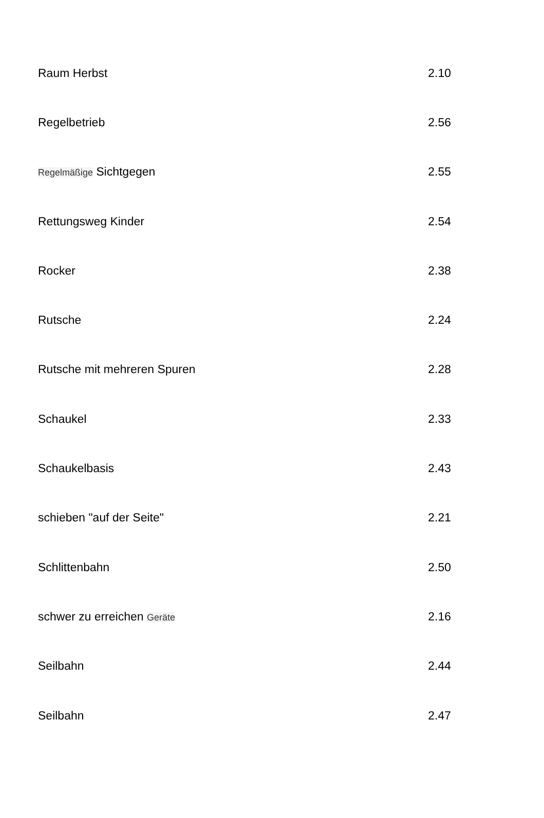| Raum Herbst | 2.10 |
| Regelbetrieb | 2.56 |
| Regelmäßige Sichtgegen | 2.55 |
| Rettungsweg Kinder | 2.54 |
| Rocker | 2.38 |
| Rutsche | 2.24 |
| Rutsche mit mehreren Spuren | 2.28 |
| Schaukel | 2.33 |
| Schaukelbasis | 2.43 |
| schieben "auf der Seite" | 2.21 |
| Schlittenbahn | 2.50 |
| schwer zu erreichen Geräte | 2.16 |
| Seilbahn | 2.44 |
| Seilbahn | 2.47 |